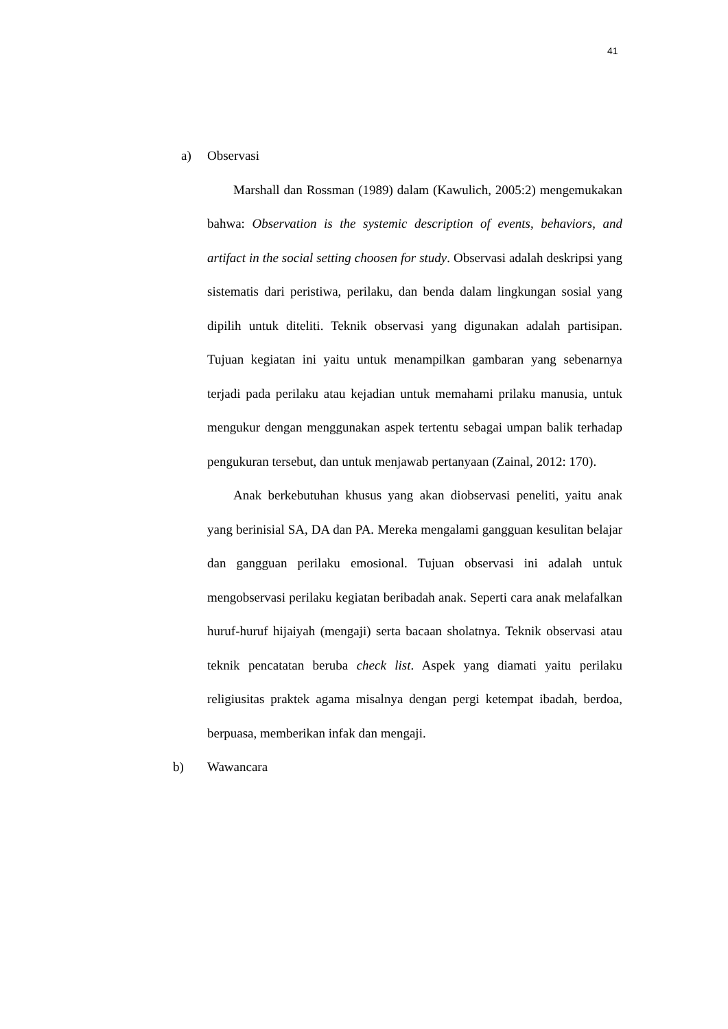41
a) Observasi
Marshall dan Rossman (1989) dalam (Kawulich, 2005:2) mengemukakan bahwa: Observation is the systemic description of events, behaviors, and artifact in the social setting choosen for study. Observasi adalah deskripsi yang sistematis dari peristiwa, perilaku, dan benda dalam lingkungan sosial yang dipilih untuk diteliti. Teknik observasi yang digunakan adalah partisipan. Tujuan kegiatan ini yaitu untuk menampilkan gambaran yang sebenarnya terjadi pada perilaku atau kejadian untuk memahami prilaku manusia, untuk mengukur dengan menggunakan aspek tertentu sebagai umpan balik terhadap pengukuran tersebut, dan untuk menjawab pertanyaan (Zainal, 2012: 170).
Anak berkebutuhan khusus yang akan diobservasi peneliti, yaitu anak yang berinisial SA, DA dan PA. Mereka mengalami gangguan kesulitan belajar dan gangguan perilaku emosional. Tujuan observasi ini adalah untuk mengobservasi perilaku kegiatan beribadah anak. Seperti cara anak melafalkan huruf-huruf hijaiyah (mengaji) serta bacaan sholatnya. Teknik observasi atau teknik pencatatan beruba check list. Aspek yang diamati yaitu perilaku religiusitas praktek agama misalnya dengan pergi ketempat ibadah, berdoa, berpuasa, memberikan infak dan mengaji.
b) Wawancara